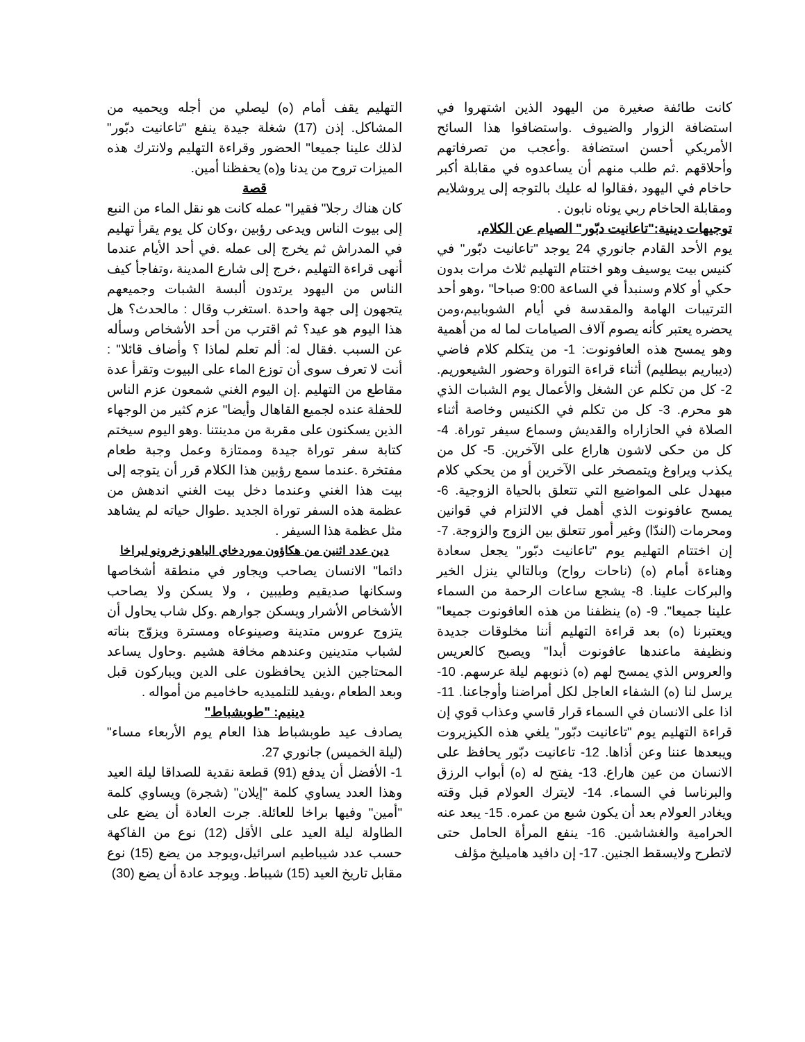كانت طائفة صغيرة من اليهود الذين اشتهروا في استضافة الزوار والضيوف .واستضافوا هذا السائح الأمريكي أحسن استضافة .وأعجب من تصرفاتهم وأحلاقهم .ثم طلب منهم أن يساعدوه في مقابلة أكبر حاخام في اليهود ،فقالوا له عليك بالتوجه إلى يروشلايم ومقابلة الحاخام ربي يوناه نابون .
توجيهات دينية:"تاعانيت دبّور" الصيام عن الكلام.
يوم الأحد القادم جانوري 24 يوجد "تاعانيت دبّور" في كنيس بيت يوسيف وهو اختتام التهليم ثلاث مرات بدون حكي أو كلام وسنبدأ في الساعة 9:00 صباحا" ،وهو أحد الترتيبات الهامة والمقدسة في أيام الشوبابيم،ومن يحضره يعتبر كأنه يصوم آلاف الصيامات لما له من أهمية وهو يمسح هذه العافونوت: 1- من يتكلم كلام فاضي (ديباريم بيطليم) أثناء قراءة التوراة وحضور الشيعوريم. 2- كل من تكلم عن الشغل والأعمال يوم الشبات الذي هو محرم. 3- كل من تكلم في الكنيس وخاصة أثناء الصلاة في الحازاراه والقديش وسماع سيفر توراة. 4- كل من حكى لاشون هاراع على الآخرين. 5- كل من يكذب ويراوغ ويتمصخر على الآخرين أو من يحكي كلام مبهدل على المواضيع التي تتعلق بالحياة الزوجية. 6- يمسح عافونوت الذي أهمل في الالتزام في قوانين ومحرمات (الندّا) وغير أمور تتعلق بين الزوج والزوجة. 7- إن اختتام التهليم يوم "تاعانيت دبّور" يجعل سعادة وهناءة أمام (ه) (ناحات رواح) وبالتالي ينزل الخير والبركات علينا. 8- يشجع ساعات الرحمة من السماء علينا جميعا". 9- (ه) ينظفنا من هذه العافونوت جميعا" ويعتبرنا (ه) بعد قراءة التهليم أننا مخلوقات جديدة ونظيفة ماعندها عافونوت أبدا" ويصبح كالعريس والعروس الذي يمسح لهم (ه) ذنوبهم ليلة عرسهم. 10- يرسل لنا (ه) الشفاء العاجل لكل أمراضنا وأوجاعنا. 11- اذا على الانسان في السماء قرار قاسي وعذاب قوي إن قراءة التهليم يوم "تاعانيت دبّور" يلغي هذه الكيزيروت ويبعدها عننا وعن أذاها. 12- تاعانيت دبّور يحافظ على الانسان من عين هاراع. 13- يفتح له (ه) أبواب الرزق والبرناسا في السماء. 14- لايترك العولام قبل وقته ويغادر العولام بعد أن يكون شبع من عمره. 15- يبعد عنه الحرامية والغشاشين. 16- ينفع المرأة الحامل حتى لاتطرح ولايسقط الجنين. 17- إن دافيد هاميليخ مؤلف
التهليم يقف أمام (ه) ليصلي من أجله ويحميه من المشاكل. إذن (17) شغلة جيدة ينفع "تاعانيت دبّور" لذلك علينا جميعا" الحضور وقراءة التهليم ولانترك هذه الميزات تروح من يدنا و(ه) يحفظنا أمين.
قصة
كان هناك رجلا" فقيرا" عمله كانت هو نقل الماء من النبع إلى بيوت الناس ويدعى رؤبين ،وكان كل يوم يقرأ تهليم في المدراش ثم يخرج إلى عمله .في أحد الأيام عندما أنهى قراءة التهليم ،خرج إلى شارع المدينة ،وتفاجأ كيف الناس من اليهود يرتدون ألبسة الشبات وجميعهم يتجهون إلى جهة واحدة .استغرب وقال : مالحدث؟ هل هذا اليوم هو عيد؟ ثم اقترب من أحد الأشخاص وسأله عن السبب .فقال له: ألم تعلم لماذا ؟ وأضاف قائلا" : أنت لا تعرف سوى أن توزع الماء على البيوت وتقرأ عدة مقاطع من التهليم .إن اليوم الغني شمعون عزم الناس للحفلة عنده لجميع القاهال وأيضا" عزم كثير من الوجهاء الذين يسكنون على مقربة من مدينتنا .وهو اليوم سيختم كتابة سفر توراة جيدة وممتازة وعمل وجبة طعام مفتخرة .عندما سمع رؤبين هذا الكلام قرر أن يتوجه إلى بيت هذا الغني وعندما دخل بيت الغني اندهش من عظمة هذه السفر توراة الجديد .طوال حياته لم يشاهد مثل عظمة هذا السيفر .
دين عدد اثنين من هكاؤون موردخاي الياهو زخرونو لبراخا
دائما" الانسان يصاحب ويجاور في منطقة أشخاصها وسكانها صديقيم وطيبين ، ولا يسكن ولا يصاحب الأشخاص الأشرار ويسكن جوارهم .وكل شاب يحاول أن يتزوج عروس متدينة وصينوعاه ومسترة ويزوّج بناته لشباب متدينين وعندهم مخافة هشيم .وحاول يساعد المحتاجين الذين يحافظون على الدين ويباركون قبل وبعد الطعام ،ويفيد للتلميديه حاخاميم من أمواله .
دينيم: "طوبشباط"
يصادف عيد طوبشباط هذا العام يوم الأربعاء مساء" (ليلة الخميس) جانوري 27.
1- الأفضل أن يدفع (91) قطعة نقدية للصداقا ليلة العيد وهذا العدد يساوي كلمة "إيلان" (شجرة) ويساوي كلمة "أمين" وفيها براخا للعائلة. جرت العادة أن يضع على الطاولة ليلة العيد على الأقل (12) نوع من الفاكهة حسب عدد شيباطيم اسرائيل،ويوجد من يضع (15) نوع مقابل تاريخ العيد (15) شيباط. ويوجد عادة أن يضع (30)